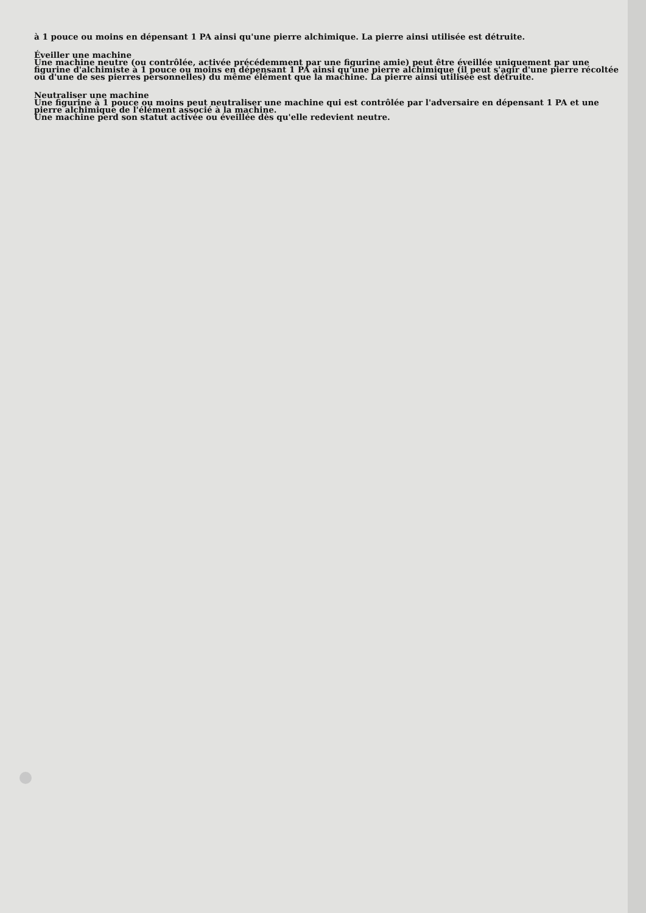à 1 pouce ou moins en dépensant 1 PA ainsi qu'une pierre alchimique. La pierre ainsi utilisée est détruite.
Éveiller une machine
Une machine neutre (ou contrôlée, activée précédemment par une figurine amie) peut être éveillée uniquement par une figurine d'alchimiste à 1 pouce ou moins en dépensant 1 PA ainsi qu'une pierre alchimique (il peut s'agir d'une pierre récoltée ou d'une de ses pierres personnelles) du même élément que la machine. La pierre ainsi utilisée est détruite.
Neutraliser une machine
Une figurine à 1 pouce ou moins peut neutraliser une machine qui est contrôlée par l'adversaire en dépensant 1 PA et une pierre alchimique de l'élément associé à la machine.
Une machine perd son statut activée ou éveillée dès qu'elle redevient neutre.